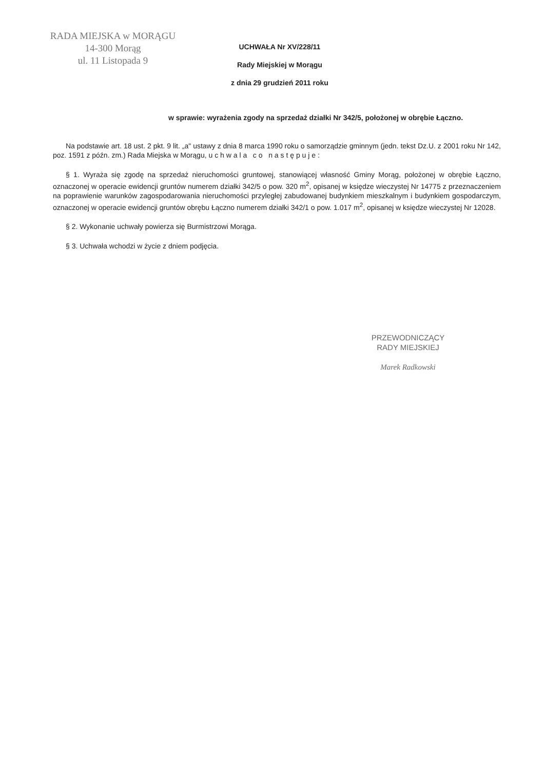RADA MIEJSKA w MORĄGU
14-300 Morąg
ul. 11 Listopada 9
UCHWAŁA Nr XV/228/11
Rady Miejskiej w Morągu
z dnia 29 grudzień 2011 roku
w sprawie: wyrażenia zgody na sprzedaż działki Nr 342/5, położonej w obrębie Łączno.
Na podstawie art. 18 ust. 2 pkt. 9 lit. „a" ustawy z dnia 8 marca 1990 roku o samorządzie gminnym (jedn. tekst Dz.U. z 2001 roku Nr 142, poz. 1591 z późn. zm.) Rada Miejska w Morągu, u c h w a l a c o n a s t ę p u j e :
§ 1. Wyraża się zgodę na sprzedaż nieruchomości gruntowej, stanowiącej własność Gminy Morąg, położonej w obrębie Łączno, oznaczonej w operacie ewidencji gruntów numerem działki 342/5 o pow. 320 m<sup>2</sup>, opisanej w księdze wieczystej Nr 14775 z przeznaczeniem na poprawienie warunków zagospodarowania nieruchomości przyległej zabudowanej budynkiem mieszkalnym i budynkiem gospodarczym, oznaczonej w operacie ewidencji gruntów obrębu Łączno numerem działki 342/1 o pow. 1.017 m<sup>2</sup>, opisanej w księdze wieczystej Nr 12028.
§ 2. Wykonanie uchwały powierza się Burmistrzowi Morąga.
§ 3. Uchwała wchodzi w życie z dniem podjęcia.
PRZEWODNICZĄCY
RADY MIEJSKIEJ
Marek Radkowski